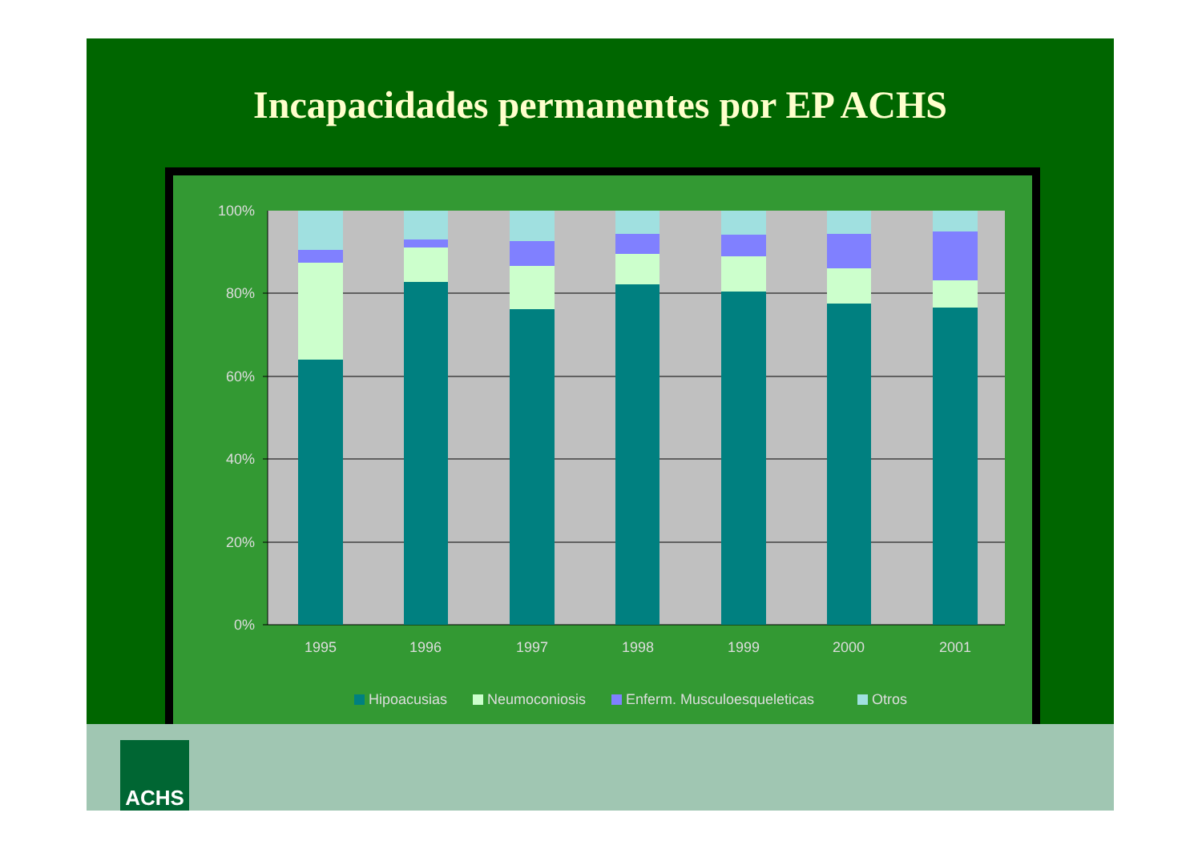Incapacidades permanentes por EP ACHS
100%
80%
60%
40%
20%
0%
1995
1996
1997
1998
1999
2000
2001
Hipoacusias
Neumoconiosis
Enferm. Musculoesqueleticas
Otros
ACHS